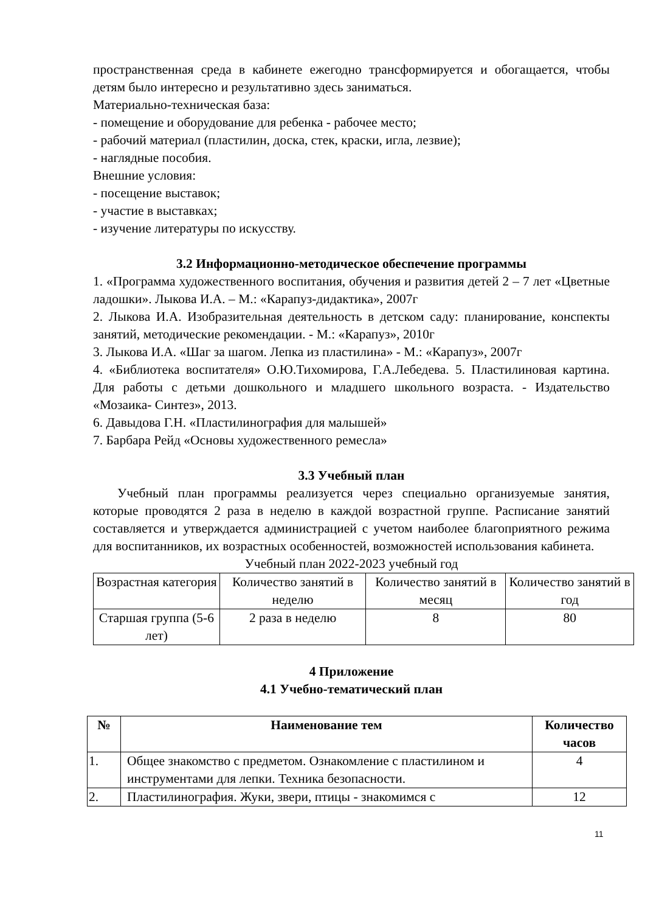пространственная среда в кабинете ежегодно трансформируется и обогащается, чтобы детям было интересно и результативно здесь заниматься.
Материально-техническая база:
- помещение и оборудование для ребенка - рабочее место;
- рабочий материал (пластилин, доска, стек, краски, игла, лезвие);
- наглядные пособия.
Внешние условия:
- посещение выставок;
- участие в выставках;
- изучение литературы по искусству.
3.2 Информационно-методическое обеспечение программы
1. «Программа художественного воспитания, обучения и развития детей 2 – 7 лет «Цветные ладошки». Лыкова И.А. – М.: «Карапуз-дидактика», 2007г
2. Лыкова И.А. Изобразительная деятельность в детском саду: планирование, конспекты занятий, методические рекомендации. - М.: «Карапуз», 2010г
3. Лыкова И.А. «Шаг за шагом. Лепка из пластилина» - М.: «Карапуз», 2007г
4. «Библиотека воспитателя» О.Ю.Тихомирова, Г.А.Лебедева. 5. Пластилиновая картина. Для работы с детьми дошкольного и младшего школьного возраста. - Издательство «Мозаика- Синтез», 2013.
6. Давыдова Г.Н. «Пластилинография для малышей»
7. Барбара Рейд «Основы художественного ремесла»
3.3 Учебный план
Учебный план программы реализуется через специально организуемые занятия, которые проводятся 2 раза в неделю в каждой возрастной группе. Расписание занятий составляется и утверждается администрацией с учетом наиболее благоприятного режима для воспитанников, их возрастных особенностей, возможностей использования кабинета.
Учебный план 2022-2023 учебный год
| Возрастная категория | Количество занятий в неделю | Количество занятий в месяц | Количество занятий в год |
| Старшая группа (5-6 лет) | 2 раза в неделю | 8 | 80 |
4 Приложение
4.1 Учебно-тематический план
| № | Наименование тем | Количество часов |
| --- | --- | --- |
| 1. | Общее знакомство с предметом. Ознакомление с пластилином и инструментами для лепки. Техника безопасности. | 4 |
| 2. | Пластилинография. Жуки, звери, птицы - знакомимся с | 12 |
11